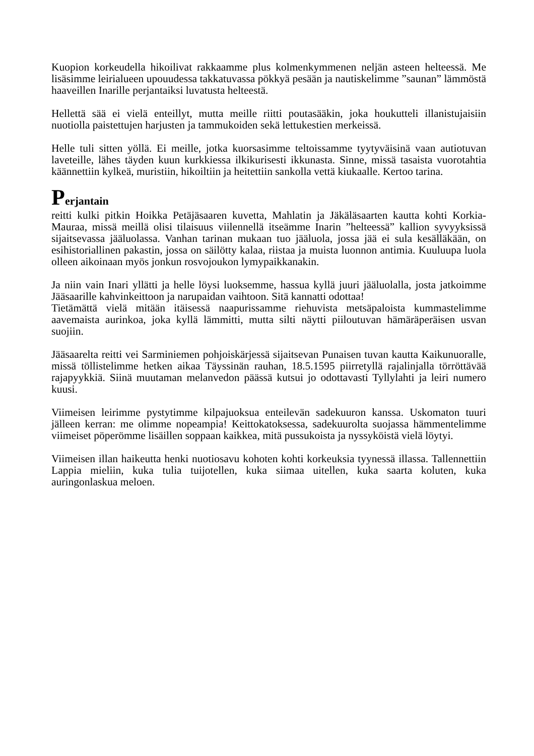Kuopion korkeudella hikoilivat rakkaamme plus kolmenkymmenen neljän asteen helteessä. Me lisäsimme leirialueen upouudessa takkatuvassa pökkyä pesään ja nautiskelimme ”saunan” lämmöstä haaveillen Inarille perjantaiksi luvatusta helteestä.
Hellettä sää ei vielä enteillyt, mutta meille riitti poutasääkin, joka houkutteli illanistujaisiin nuotiolla paistettujen harjusten ja tammukoiden sekä lettukestien merkeissä.
Helle tuli sitten yöllä. Ei meille, jotka kuorsasimme teltoissamme tyytyväisinä vaan autiotuvan laveteille, lähes täyden kuun kurkkiessa ilkikurisesti ikkunasta. Sinne, missä tasaista vuorotahtia käännettiin kylkeä, muristiin, hikoiltiin ja heitettiin sankolla vettä kiukaalle. Kertoo tarina.
Perjantain
reitti kulki pitkin Hoikka Petäjäsaaren kuvetta, Mahlatin ja Jäkäläsaarten kautta kohti Korkia-Mauraa, missä meillä olisi tilaisuus viilennellä itseämme Inarin ”helteessä” kallion syvyyksissä sijaitsevassa jääluolassa. Vanhan tarinan mukaan tuo jääluola, jossa jää ei sula kesälläkään, on esihistoriallinen pakastin, jossa on säilötty kalaa, riistaa ja muista luonnon antimia. Kuuluupa luola olleen aikoinaan myös jonkun rosvojoukon lymypaikkanakin.
Ja niin vain Inari yllätti ja helle löysi luoksemme, hassua kyllä juuri jääluolalla, josta jatkoimme Jääsaarille kahvinkeittoon ja narupaidan vaihtoon. Sitä kannatti odottaa!
Tietämättä vielä mitään itäisessä naapurissamme riehuvista metsäpaloista kummastelimme aavemaista aurinkoa, joka kyllä lämmitti, mutta silti näytti piiloutuvan hämäräperäisen usvan suojiin.
Jääsaarelta reitti vei Sarminiemen pohjoiskärjessä sijaitsevan Punaisen tuvan kautta Kaikunuoralle, missä töllistelimme hetken aikaa Täyssinän rauhan, 18.5.1595 piirretyllä rajalinjalla törröttävää rajapyykkiä. Siinä muutaman melanvedon päässä kutsui jo odottavasti Tyllylahti ja leiri numero kuusi.
Viimeisen leirimme pystytimme kilpajuoksua enteilevän sadekuuron kanssa. Uskomaton tuuri jälleen kerran: me olimme nopeampia! Keittokatoksessa, sadekuurolta suojassa hämmentelimme viimeiset pöperömme lisäillen soppaan kaikkea, mitä pussukoista ja nyssyköistä vielä löytyi.
Viimeisen illan haikeutta henki nuotiosavu kohoten kohti korkeuksia tyynessä illassa. Tallennettiin Lappia mieliin, kuka tulia tuijotellen, kuka siimaa uitellen, kuka saarta koluten, kuka auringonlaskua meloen.